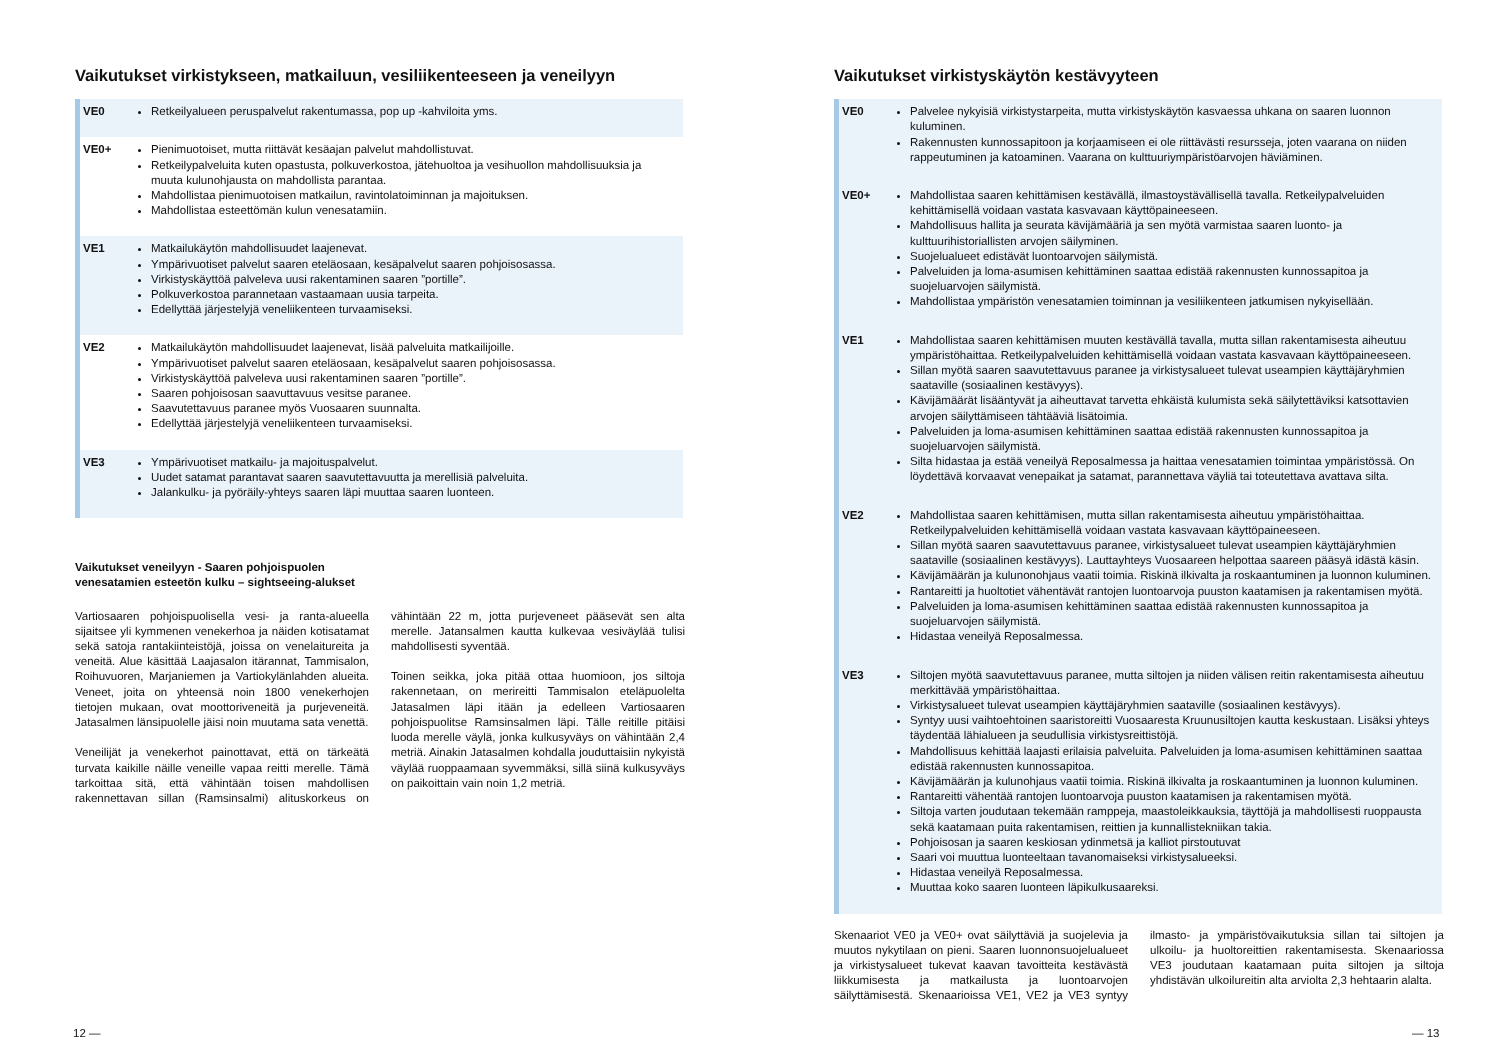Vaikutukset virkistykseen, matkailuun, vesiliikenteeseen ja veneilyyn
| VE0 | Retkeilyalueen peruspalvelut rakentumassa, pop up -kahviloita yms. |
| VE0+ | Pienimuotoiset, mutta riittävät kesäajan palvelut mahdollistuvat. Retkeilypalveluita kuten opastusta, polkuverkostoa, jätehuoltoa ja vesihuollon mahdollisuuksia ja muuta kulunohjausta on mahdollista parantaa. Mahdollistaa pienimuotoisen matkailun, ravintolatoiminnan ja majoituksen. Mahdollistaa esteettömän kulun venesatamiin. |
| VE1 | Matkailukäytön mahdollisuudet laajenevat. Ympärivuotiset palvelut saaren eteläosaan, kesäpalvelut saaren pohjoisosassa. Virkistyskäyttöä palveleva uusi rakentaminen saaren ”portille”. Polkuverkostoa parannetaan vastaamaan uusia tarpeita. Edellyttää järjestelyjä veneliikenteen turvaamiseksi. |
| VE2 | Matkailukäytön mahdollisuudet laajenevat, lisää palveluita matkailijoille. Ympärivuotiset palvelut saaren eteläosaan, kesäpalvelut saaren pohjoisosassa. Virkistyskäyttöä palveleva uusi rakentaminen saaren ”portille”. Saaren pohjoisosan saavuttavuus vesitse paranee. Saavutettavuus paranee myös Vuosaaren suunnalta. Edellyttää järjestelyjä veneliikenteen turvaamiseksi. |
| VE3 | Ympärivuotiset matkailu- ja majoituspalvelut. Uudet satamat parantavat saaren saavutettavuutta ja merellisiä palveluita. Jalankulku- ja pyöräily-yhteys saaren läpi muuttaa saaren luonteen. |
Vaikutukset veneilyyn - Saaren pohjoispuolen
venesatamien esteetön kulku – sightseeing-alukset
Vartiosaaren pohjoispuolisella vesi- ja ranta-alueella sijaitsee yli kymmenen venekerhoa ja näiden kotisatamat sekä satoja rantakiinteistöjä, joissa on venelaitureita ja veneitä. Alue käsittää Laajasalon itärannat, Tammisalon, Roihuvuoren, Marjaniemen ja Vartiokylänlahden alueita. Veneet, joita on yhteensä noin 1800 venekerhojen tietojen mukaan, ovat moottoriveneitä ja purjeveneitä. Jatasalmen länsipuolelle jäisi noin muutama sata venettä.
Veneilijät ja venekerhot painottavat, että on tärkeätä turvata kaikille näille veneille vapaa reitti merelle. Tämä tarkoittaa sitä, että vähintään toisen mahdollisen rakennettavan sillan (Ramsinsalmi) alituskorkeus on vähintään 22 m, jotta purjeveneet pääsevät sen alta merelle. Jatansalmen kautta kulkevaa vesiväylää tulisi mahdollisesti syventää.
Toinen seikka, joka pitää ottaa huomioon, jos siltoja rakennetaan, on merireitti Tammisalon eteläpuolelta Jatasalmen läpi itään ja edelleen Vartiosaaren pohjoispuolitse Ramsinsalmen läpi. Tälle reitille pitäisi luoda merelle väylä, jonka kulkusyväys on vähintään 2,4 metriä. Ainakin Jatasalmen kohdalla jouduttaisiin nykyistä väylää ruoppaamaan syvemmäksi, sillä siinä kulkusyväys on paikoittain vain noin 1,2 metriä.
12 —
Vaikutukset virkistyskäytön kestävyyteen
| VE0 | Palvelee nykyisiä virkistystarpeita, mutta virkistyskäytön kasvaessa uhkana on saaren luonnon kuluminen. Rakennusten kunnossapitoon ja korjaamiseen ei ole riittävästi resursseja, joten vaarana on niiden rappeutuminen ja katoaminen. Vaarana on kulttuuriympäristöarvojen häviäminen. |
| VE0+ | Mahdollistaa saaren kehittämisen kestävällä, ilmastoystävällisellä tavalla. Retkeilypalveluiden kehittämisellä voidaan vastata kasvavaan käyttöpaineeseen. Mahdollisuus hallita ja seurata kävijämääriä ja sen myötä varmistaa saaren luonto- ja kulttuurihistoriallisten arvojen säilyminen. Suojelualueet edistävät luontoarvojen säilymistä. Palveluiden ja loma-asumisen kehittäminen saattaa edistää rakennusten kunnossapitoa ja suojeluarvojen säilymistä. Mahdollistaa ympäristön venesatamien toiminnan ja vesiliikenteen jatkumisen nykyisellään. |
| VE1 | Mahdollistaa saaren kehittämisen muuten kestävällä tavalla, mutta sillan rakentamisesta aiheutuu ympäristöhaittaa. Retkeilypalveluiden kehittämisellä voidaan vastata kasvavaan käyttöpaineeseen. Sillan myötä saaren saavutettavuus paranee ja virkistysalueet tulevat useampien käyttäjäryhmien saataville (sosiaalinen kestävyys). Kävijämäärät lisääntyvät ja aiheuttavat tarvetta ehkäistä kulumista sekä säilytettäviksi katsottavien arvojen säilyttämiseen tähtääviä lisätoimia. Palveluiden ja loma-asumisen kehittäminen saattaa edistää rakennusten kunnossapitoa ja suojeluarvojen säilymistä. Silta hidastaa ja estää veneilyä Reposalmessa ja haittaa venesatamien toimintaa ympäristössä. On löydettävä korvaavat venepaikat ja satamat, parannettava väyliä tai toteutettava avattava silta. |
| VE2 | Mahdollistaa saaren kehittämisen, mutta sillan rakentamisesta aiheutuu ympäristöhaittaa. Retkeilypalveluiden kehittämisellä voidaan vastata kasvavaan käyttöpaineeseen. Sillan myötä saaren saavutettavuus paranee, virkistysalueet tulevat useampien käyttäjäryhmien saataville (sosiaalinen kestävyys). Lauttayhteys Vuosaareen helpottaa saareen pääsyä idästä käsin. Kävijämäärän ja kulunonohjaus vaatii toimia. Riskinä ilkivalta ja roskaantuminen ja luonnon kuluminen. Rantareitti ja huoltotiet vähentävät rantojen luontoarvoja puuston kaatamisen ja rakentamisen myötä. Palveluiden ja loma-asumisen kehittäminen saattaa edistää rakennusten kunnossapitoa ja suojeluarvojen säilymistä. Hidastaa veneilyä Reposalmessa. |
| VE3 | Siltojen myötä saavutettavuus paranee, mutta siltojen ja niiden välisen reitin rakentamisesta aiheutuu merkittävää ympäristöhaittaa. Virkistysalueet tulevat useampien käyttäjäryhmien saataville (sosiaalinen kestävyys). Syntyy uusi vaihtoehtoinen saaristoreitti Vuosaaresta Kruunusiltojen kautta keskustaan. Lisäksi yhteys täydentää lähialueen ja seudullisia virkistysreittistöjä. Mahdollisuus kehittää laajasti erilaisia palveluita. Palveluiden ja loma-asumisen kehittäminen saattaa edistää rakennusten kunnossapitoa. Kävijämäärän ja kulunohjaus vaatii toimia. Riskinä ilkivalta ja roskaantuminen ja luonnon kuluminen. Rantareitti vähentää rantojen luontoarvoja puuston kaatamisen ja rakentamisen myötä. Siltoja varten joudutaan tekemään ramppeja, maastoleikkauksia, täyttöjä ja mahdollisesti ruoppausta sekä kaatamaan puita rakentamisen, reittien ja kunnallistekniikan takia. Pohjoisosan ja saaren keskiosan ydinmetsä ja kalliot pirstoutuvat Saari voi muuttua luonteeltaan tavanomaiseksi virkistysalueeksi. Hidastaa veneilyä Reposalmessa. Muuttaa koko saaren luonteen läpikulkusaareksi. |
Skenaariot VE0 ja VE0+ ovat säilyttäviä ja suojelevia ja muutos nykytilaan on pieni. Saaren luonnonsuojelualueet ja virkistysalueet tukevat kaavan tavoitteita kestävästä liikkumisesta ja matkailusta ja luontoarvojen säilyttämisestä. Skenaarioissa VE1, VE2 ja VE3 syntyy ilmasto- ja ympäristövaikutuksia sillan tai siltojen ja ulkoilu- ja huoltoreittien rakentamisesta. Skenaariossa VE3 joudutaan kaatamaan puita siltojen ja siltoja yhdistävän ulkoilureitin alta arviolta 2,3 hehtaarin alalta.
— 13